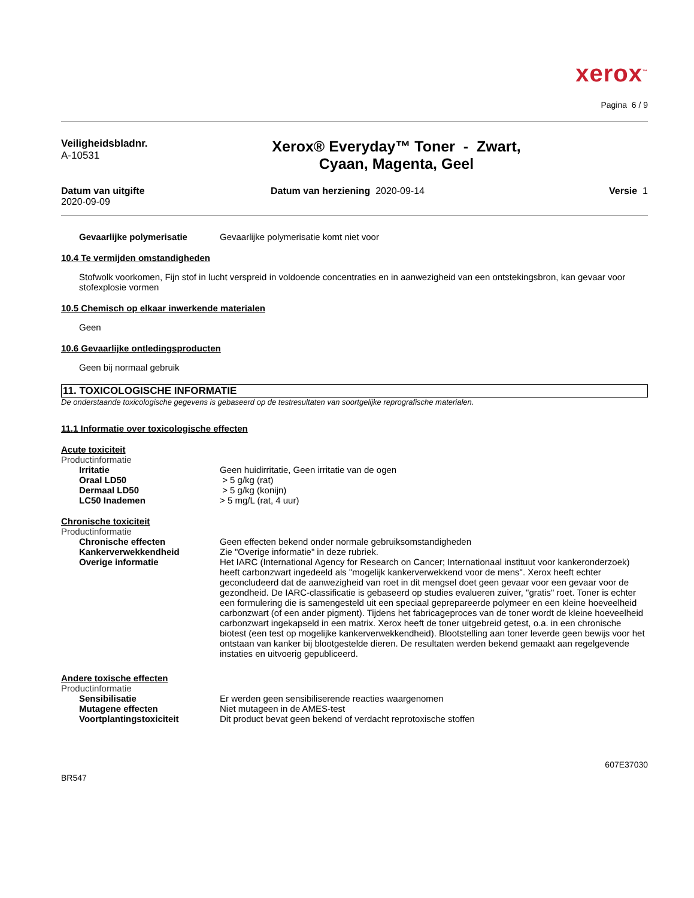xerox<sup>™</sup>
Pagina 6 / 9
Veiligheidsbladnr.
A-10531
Xerox® Everyday™ Toner - Zwart,
Cyaan, Magenta, Geel
Datum van uitgifte
2020-09-09
Datum van herziening 2020-09-14
Versie 1
Gevaarlijke polymerisatie Gevaarlijke polymerisatie komt niet voor
10.4 Te vermijden omstandigheden
Stofwolk voorkomen, Fijn stof in lucht verspreid in voldoende concentraties en in aanwezigheid van een ontstekingsbron, kan gevaar voor stofexplosie vormen
10.5 Chemisch op elkaar inwerkende materialen
Geen
10.6 Gevaarlijke ontledingsproducten
Geen bij normaal gebruik
11. TOXICOLOGISCHE INFORMATIE
De onderstaande toxicologische gegevens is gebaseerd op de testresultaten van soortgelijke reprografische materialen.
11.1 Informatie over toxicologische effecten
Acute toxiciteit
Productinformatie
Irritatie Geen huidirritatie, Geen irritatie van de ogen
Oraal LD50 > 5 g/kg (rat)
Dermaal LD50 > 5 g/kg (konijn)
LC50 Inademen > 5 mg/L (rat, 4 uur)
Chronische toxiciteit
Productinformatie
Chronische effecten Geen effecten bekend onder normale gebruiksomstandigheden
Kankerverwekkendheid Zie "Overige informatie" in deze rubriek.
Overige informatie Het IARC (International Agency for Research on Cancer; Internationaal instituut voor kankeronderzoek) heeft carbonzwart ingedeeld als "mogelijk kankerverwekkend voor de mens". Xerox heeft echter geconcludeerd dat de aanwezigheid van roet in dit mengsel doet geen gevaar voor een gevaar voor de gezondheid. De IARC-classificatie is gebaseerd op studies evalueren zuiver, "gratis" roet. Toner is echter een formulering die is samengesteld uit een speciaal geprepareerde polymeer en een kleine hoeveelheid carbonzwart (of een ander pigment). Tijdens het fabricageproces van de toner wordt de kleine hoeveelheid carbonzwart ingekapseld in een matrix. Xerox heeft de toner uitgebreid getest, o.a. in een chronische biotest (een test op mogelijke kankerverwekkendheid). Blootstelling aan toner leverde geen bewijs voor het ontstaan van kanker bij blootgestelde dieren. De resultaten werden bekend gemaakt aan regelgevende instaties en uitvoerig gepubliceerd.
Andere toxische effecten
Productinformatie
Sensibilisatie Er werden geen sensibiliserende reacties waargenomen
Mutagene effecten Niet mutageen in de AMES-test
Voortplantingstoxiciteit Dit product bevat geen bekend of verdacht reprotoxische stoffen
607E37030
BR547